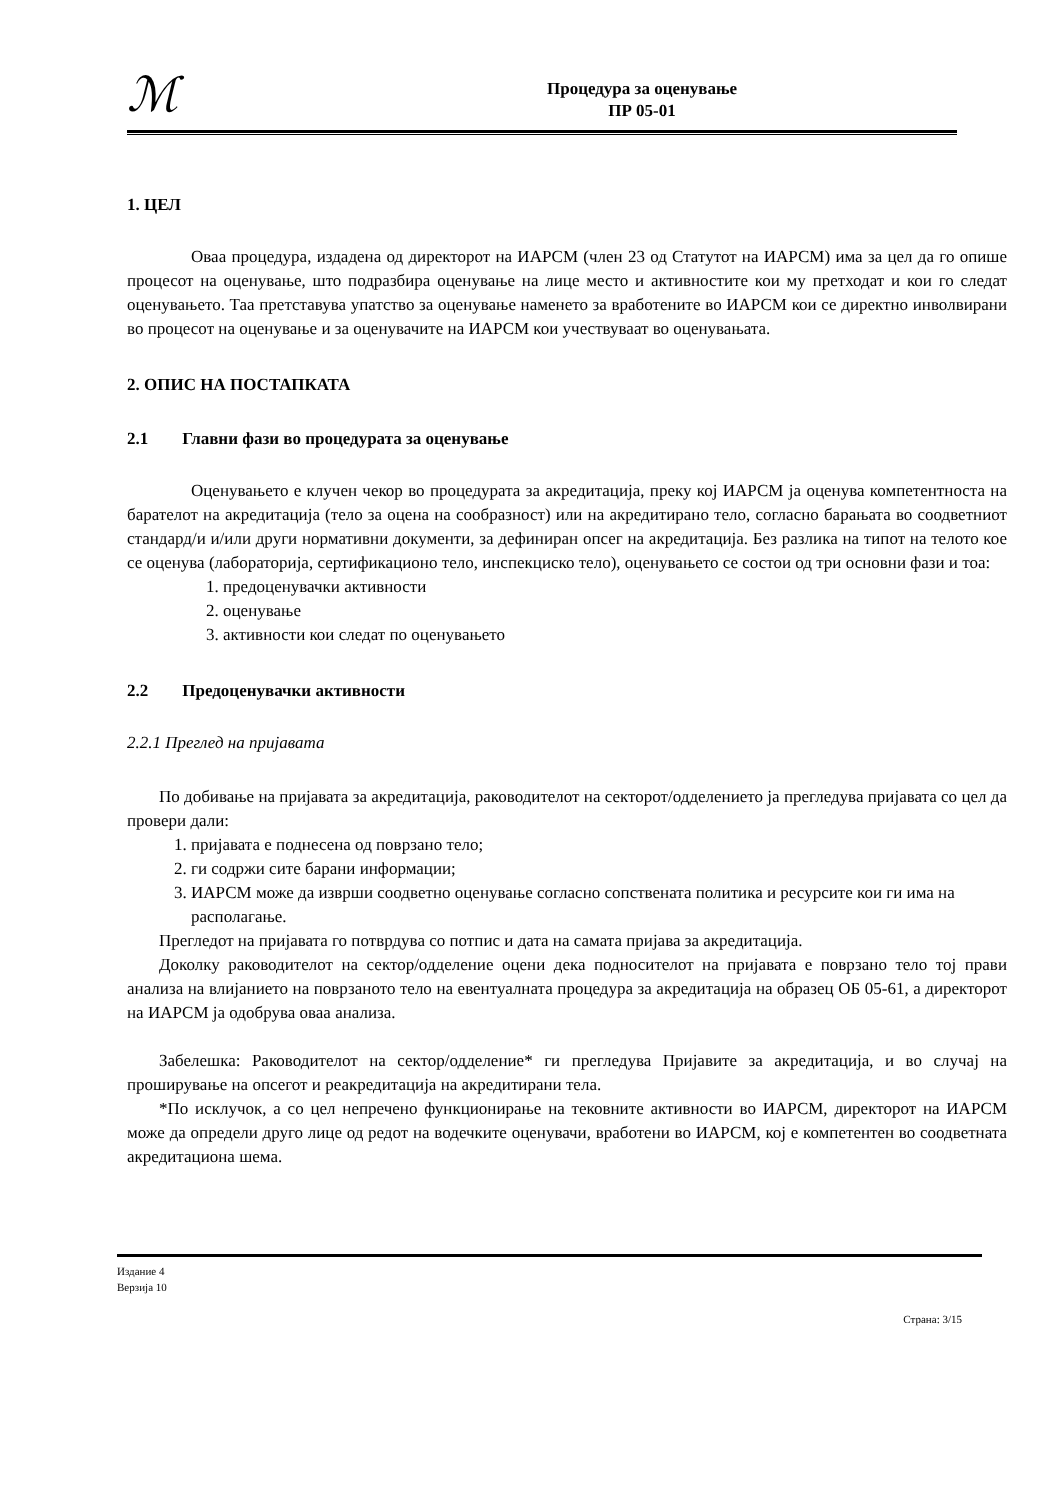ℳ
Процедура за оценување
ПР 05-01
1. ЦЕЛ
Оваа процедура, издадена од директорот на ИАРСМ (член 23 од Статутот на ИАРСМ) има за цел да го опише процесот на оценување, што подразбира оценување на лице место и активностите кои му претходат и кои го следат оценувањето. Таа претставува упатство за оценување наменето за вработените во ИАРСМ кои се директно инволвирани во процесот на оценување и за оценувачите на ИАРСМ кои учествуваат во оценувањата.
2. ОПИС НА ПОСТАПКАТА
2.1 Главни фази во процедурата за оценување
Оценувањето е клучен чекор во процедурата за акредитација, преку кој ИАРСМ ја оценува компетентноста на барателот на акредитација (тело за оцена на сообразност) или на акредитирано тело, согласно барањата во соодветниот стандард/и и/или други нормативни документи, за дефиниран опсег на акредитација. Без разлика на типот на телото кое се оценува (лабораторија, сертификационо тело, инспекциско тело), оценувањето се состои од три основни фази и тоа:
1. предоценувачки активности
2. оценување
3. активности кои следат по оценувањето
2.2 Предоценувачки активности
2.2.1 Преглед на пријавата
По добивање на пријавата за акредитација, раководителот на секторот/одделението ја прегледува пријавата со цел да провери дали:
1. пријавата е поднесена од поврзано тело;
2. ги содржи сите барани информации;
3. ИАРСМ може да изврши соодветно оценување согласно сопствената политика и ресурсите кои ги има на располагање.
Прегледот на пријавата го потврдува со потпис и дата на самата пријава за акредитација.
Доколку раководителот на сектор/одделение оцени дека подносителот на пријавата е поврзано тело тој прави анализа на влијанието на поврзаното тело на евентуалната процедура за акредитација на образец ОБ 05-61, а директорот на ИАРСМ ја одобрува оваа анализа.
Забелешка: Раководителот на сектор/одделение* ги прегледува Пријавите за акредитација, и во случај на проширување на опсегот и реакредитација на акредитирани тела.
*По исклучок, а со цел непречено функционирање на тековните активности во ИАРСМ, директорот на ИАРСМ може да определи друго лице од редот на водечките оценувачи, вработени во ИАРСМ, кој е компетентен во соодветната акредитациона шема.
Издание 4
Верзија 10
Страна: 3/15